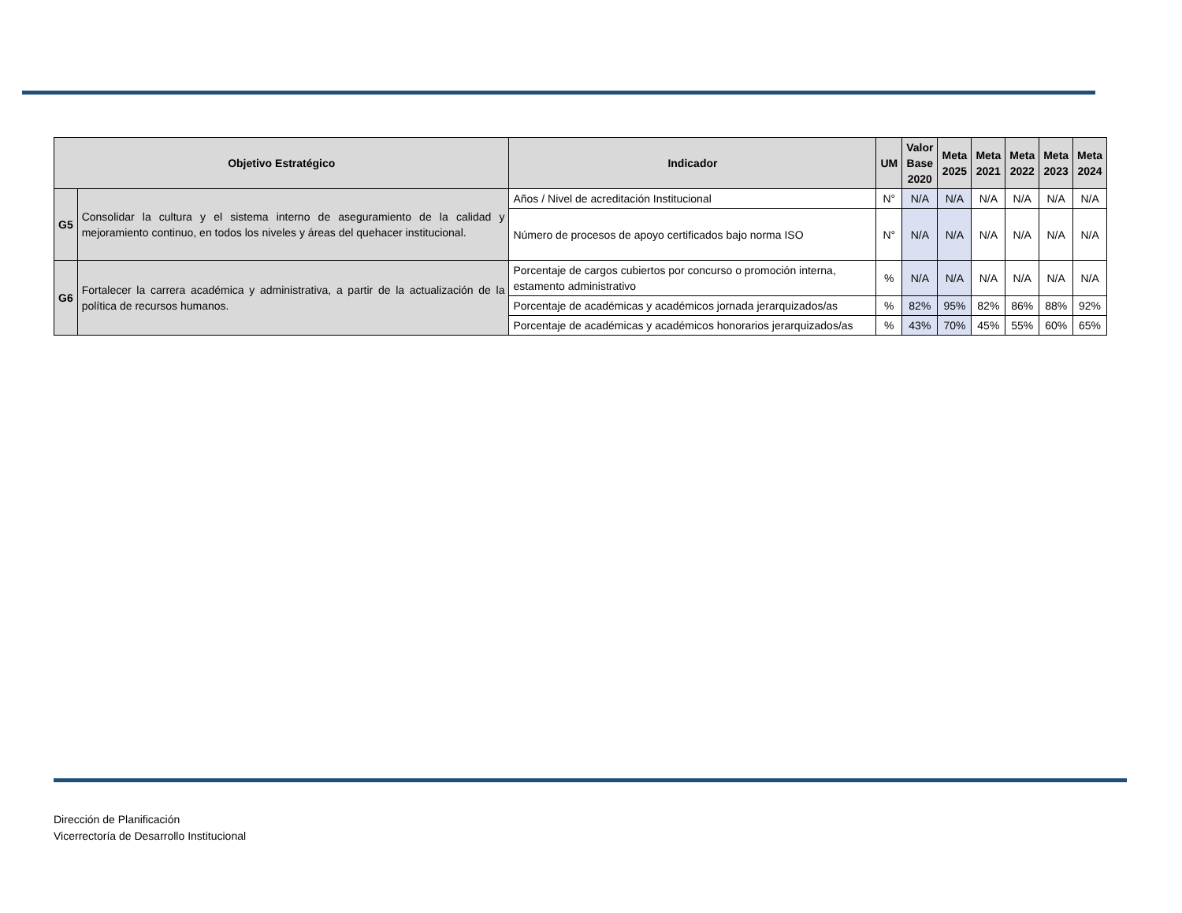| Objetivo Estratégico | | Indicador | UM | Valor Base 2020 | Meta 2025 | Meta 2021 | Meta 2022 | Meta 2023 | Meta 2024 |
| --- | --- | --- | --- | --- | --- | --- | --- | --- | --- |
| G5 | Consolidar la cultura y el sistema interno de aseguramiento de la calidad y mejoramiento continuo, en todos los niveles y áreas del quehacer institucional. | Años / Nivel de acreditación Institucional | N° | N/A | N/A | N/A | N/A | N/A | N/A |
| | | Número de procesos de apoyo certificados bajo norma ISO | N° | N/A | N/A | N/A | N/A | N/A | N/A |
| G6 | Fortalecer la carrera académica y administrativa, a partir de la actualización de la política de recursos humanos. | Porcentaje de cargos cubiertos por concurso o promoción interna, estamento administrativo | % | N/A | N/A | N/A | N/A | N/A | N/A |
| | | Porcentaje de académicas y académicos jornada jerarquizados/as | % | 82% | 95% | 82% | 86% | 88% | 92% |
| | | Porcentaje de académicas y académicos honorarios jerarquizados/as | % | 43% | 70% | 45% | 55% | 60% | 65% |
Dirección de Planificación
Vicerrectoría de Desarrollo Institucional